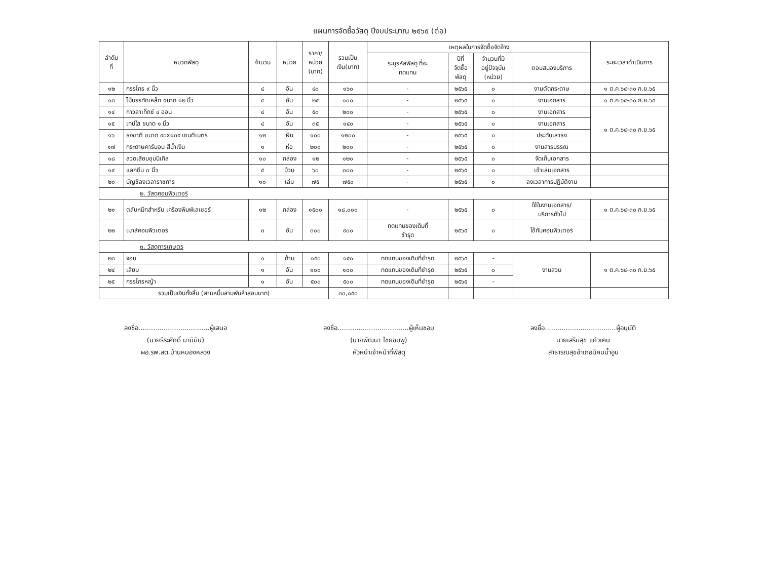แผนการจัดซื้อวัสดุ ปีงบประมาณ ๒๕๖๕ (ต่อ)
| ลำดับ ที่ | หมวดพัสดุ | จำนวน | หน่วย | ราคา/ หน่วย (บาท) | รวมเป็น เงิน(บาท) | เหตุผลในการจัดซื้อจัดจ้าง | | | | ระยะเวลาดำเนินการ |
| --- | --- | --- | --- | --- | --- | --- | --- | --- | --- | --- |
| | | | | | | ระบุรหัสพัสดุ ที่จะ ทดแทน | ปีที่ จัดซื้อ พัสดุ | จำนวนที่มี อยู่ปัจจุบัน (หน่วย) | ตอบสนองบริการ | |
| ๑๒ | กรรไกร ๙ นิ้ว | ๔ | อัน | ๔๐ | ๑๖๐ | - | ๒๕๖๕ | ๐ | งานตัดกระดาษ | ๑ ต.ค.๖๔-๓๐ ก.ย.๖๕ |
| ๑๓ | ไม้บรรทัดเหล็ก ขนาด ๑๒ นิ้ว | ๔ | อัน | ๒๕ | ๑๐๐ | - | ๒๕๖๕ | ๐ | งานเอกสาร | ๑ ต.ค.๖๔-๓๐ ก.ย.๖๕ |
| ๑๔ | กาวลาเท็กซ์ ๔ ออน | ๔ | อัน | ๕๐ | ๒๐๐ | - | ๒๕๖๕ | ๐ | งานเอกสาร | ๑ ต.ค.๖๔-๓๐ ก.ย.๖๕ |
| ๑๕ | เทปใส ขนาด ๑ นิ้ว | ๔ | อัน | ๓๕ | ๑๔๐ | - | ๒๕๖๕ | ๐ | งานเอกสาร | |
| ๑๖ | ธงชาติ ขนาด ๙๐x๑๓๕ เซนติเมตร | ๑๒ | ผืน | ๑๐๐ | ๑๒๐๐ | - | ๒๕๖๕ | ๐ | ประดับเสาธง | |
| ๑๗ | กระดาษคาร์บอน สีน้ำเงิน | ๑ | ห่อ | ๒๐๐ | ๒๐๐ | - | ๒๕๖๕ | ๐ | งานสารบรรณ | |
| ๑๘ | ลวดเสียบชุบนิเกิล | ๑๐ | กล่อง | ๑๒ | ๑๒๐ | - | ๒๕๖๕ | ๐ | จัดเก็บเอกสาร | |
| ๑๙ | แลกซีน ๓ นิ้ว | ๕ | ม้วน | ๖๐ | ๓๐๐ | - | ๒๕๖๕ | ๐ | เข้าเล่มเอกสาร | |
| ๒๐ | บัญชีลงเวลาราชการ | ๑๐ | เล่ม | ๗๕ | ๗๕๐ | - | ๒๕๖๕ | ๐ | ลงเวลาการปฏิบัติงาน | |
| ๒. วัสดุคอมพิวเตอร์ | | | | | | | | | | |
| ๒๑ | ตลับหมึกสำหรับ เครื่องพิมพ์เลเซอร์ | ๑๒ | กล่อง | ๑๕๐๐ | ๑๘,๐๐๐ | - | ๒๕๖๕ | ๐ | ใช้ในงานเอกสาร/ บริการทั่วไป | ๑ ต.ค.๖๔-๓๐ ก.ย.๖๕ |
| ๒๒ | เมาส์คอมพิวเตอร์ | ๓ | อัน | ๓๐๐ | ๙๐๐ | ทดแทนของเดิมที่ ชำรุด | ๒๕๖๕ | ๐ | ใช้กับคอมพิวเตอร์ | |
| ๓. วัสดุการเกษตร | | | | | | | | | | |
| ๒๓ | จอบ | ๑ | ด้าม | ๑๕๐ | ๑๕๐ | ทดแทนของเดิมที่ชำรุด | ๒๕๖๕ | - | งานสวน | ๑ ต.ค.๖๔-๓๐ ก.ย.๖๕ |
| ๒๔ | เสียม | ๑ | อัน | ๑๐๐ | ๑๐๐ | ทดแทนของเดิมที่ชำรุด | ๒๕๖๕ | ๐ | | |
| ๒๕ | กรรไกรหญ้า | ๑ | อัน | ๕๐๐ | ๕๐๐ | ทดแทนของเดิมที่ชำรุด | ๒๕๖๕ | - | | |
| รวมเป็นเงินทั้งสิ้น (สามหมื่นสามพันห้าสอบบาท) | | | | | ๓๓,๐๕๐ | | | | | |
ลงชื่อ..................................ผู้เสนอ
(นายธีระศักดิ์ มามิมิน)
ผอ.รพ.สต.บ้านหนองหลวง
ลงชื่อ..................................ผู้เห็นชอบ
(นายพัฒนา ไชยชมพู)
หัวหน้าเจ้าหน้าที่พัสดุ
ลงชื่อ..................................ผู้อนุมัติ
นายเสริมสุข แก้วเคน
สาธารณสุขอำเภอนิคมน้ำอูน